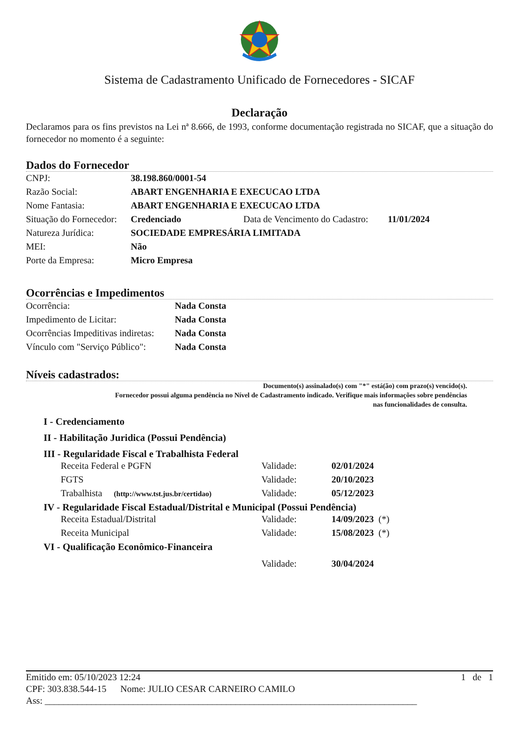Sistema de Cadastramento Unificado de Fornecedores - SICAF
Declaração
Declaramos para os fins previstos na Lei nª 8.666, de 1993, conforme documentação registrada no SICAF, que a situação do fornecedor no momento é a seguinte:
Dados do Fornecedor
| CNPJ: | 38.198.860/0001-54 | | |
| Razão Social: | ABART ENGENHARIA E EXECUCAO LTDA | | |
| Nome Fantasia: | ABART ENGENHARIA E EXECUCAO LTDA | | |
| Situação do Fornecedor: | Credenciado | Data de Vencimento do Cadastro: | 11/01/2024 |
| Natureza Jurídica: | SOCIEDADE EMPRESÁRIA LIMITADA | | |
| MEI: | Não | | |
| Porte da Empresa: | Micro Empresa | | |
Ocorrências e Impedimentos
| Ocorrência: | Nada Consta |
| Impedimento de Licitar: | Nada Consta |
| Ocorrências Impeditivas indiretas: | Nada Consta |
| Vínculo com "Serviço Público": | Nada Consta |
Níveis cadastrados:
Documento(s) assinalado(s) com "*" está(ão) com prazo(s) vencido(s).
Fornecedor possui alguma pendência no Nível de Cadastramento indicado. Verifique mais informações sobre pendências
nas funcionalidades de consulta.
I - Credenciamento
II - Habilitação Juridica (Possui Pendência)
III - Regularidade Fiscal e Trabalhista Federal
| Receita Federal e PGFN | Validade: | 02/01/2024 |
| FGTS | Validade: | 20/10/2023 |
| Trabalhista (http://www.tst.jus.br/certidao) | Validade: | 05/12/2023 |
IV - Regularidade Fiscal Estadual/Distrital e Municipal (Possui Pendência)
| Receita Estadual/Distrital | Validade: | 14/09/2023 (*) |
| Receita Municipal | Validade: | 15/08/2023 (*) |
VI - Qualificação Econômico-Financeira
| | Validade: | 30/04/2024 |
Emitido em: 05/10/2023 12:24 1 de 1
CPF: 303.838.544-15 Nome: JULIO CESAR CARNEIRO CAMILO
Ass: ________________________________________________________________________________